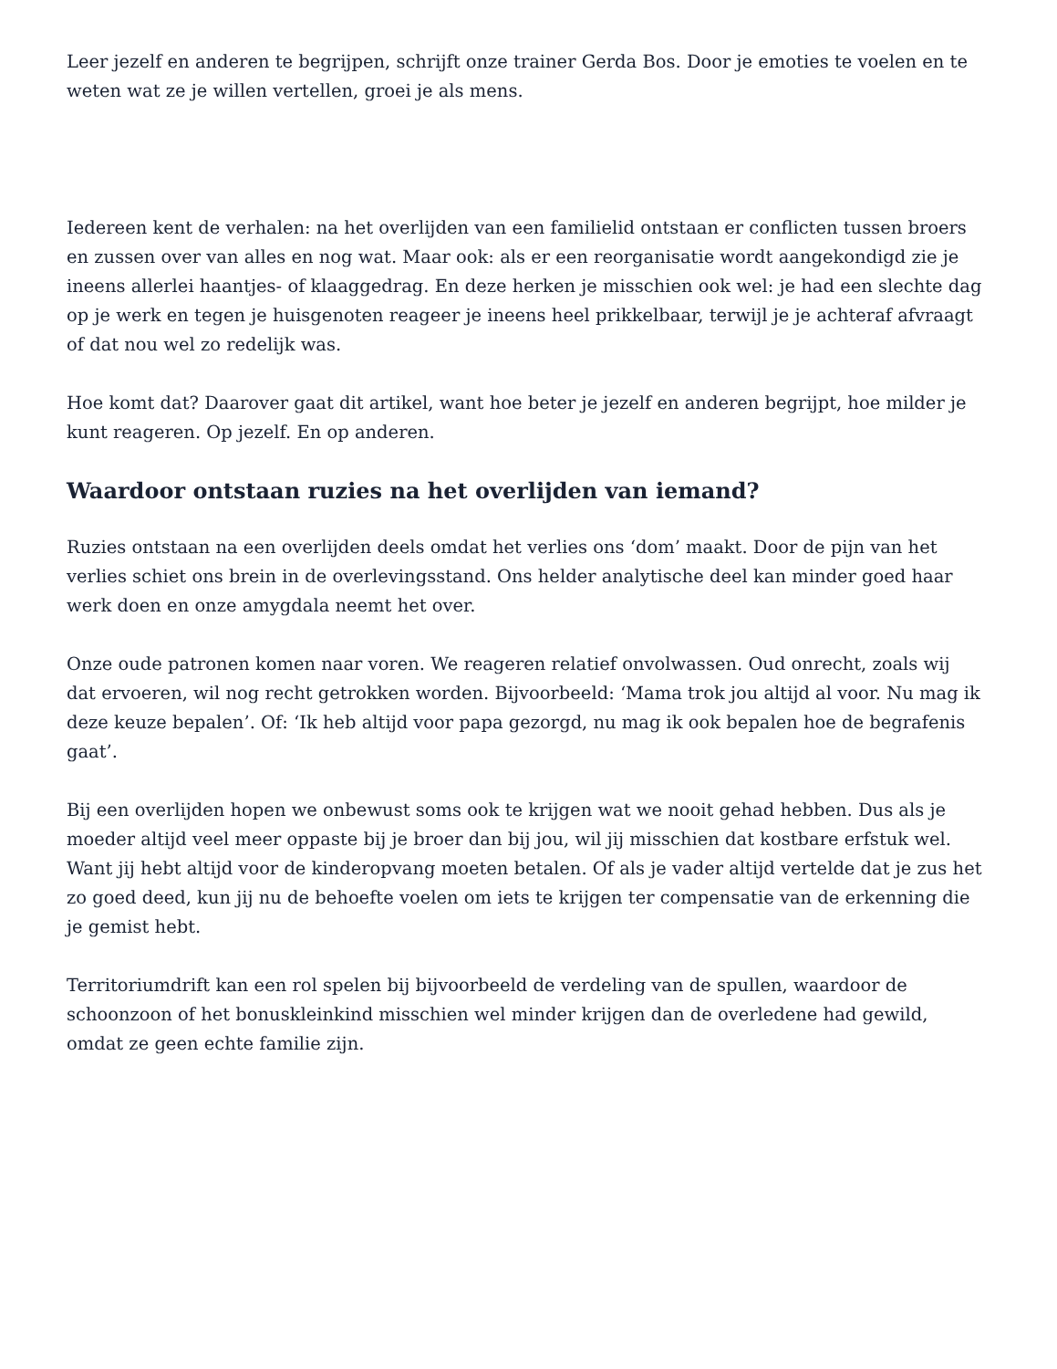Leer jezelf en anderen te begrijpen, schrijft onze trainer Gerda Bos. Door je emoties te voelen en te weten wat ze je willen vertellen, groei je als mens.
Iedereen kent de verhalen: na het overlijden van een familielid ontstaan er conflicten tussen broers en zussen over van alles en nog wat. Maar ook: als er een reorganisatie wordt aangekondigd zie je ineens allerlei haantjes- of klaaggedrag. En deze herken je misschien ook wel: je had een slechte dag op je werk en tegen je huisgenoten reageer je ineens heel prikkelbaar, terwijl je je achteraf afvraagt of dat nou wel zo redelijk was.
Hoe komt dat? Daarover gaat dit artikel, want hoe beter je jezelf en anderen begrijpt, hoe milder je kunt reageren. Op jezelf. En op anderen.
Waardoor ontstaan ruzies na het overlijden van iemand?
Ruzies ontstaan na een overlijden deels omdat het verlies ons ‘dom’ maakt. Door de pijn van het verlies schiet ons brein in de overlevingsstand. Ons helder analytische deel kan minder goed haar werk doen en onze amygdala neemt het over.
Onze oude patronen komen naar voren. We reageren relatief onvolwassen. Oud onrecht, zoals wij dat ervoeren, wil nog recht getrokken worden. Bijvoorbeeld: ‘Mama trok jou altijd al voor. Nu mag ik deze keuze bepalen’. Of: ‘Ik heb altijd voor papa gezorgd, nu mag ik ook bepalen hoe de begrafenis gaat’.
Bij een overlijden hopen we onbewust soms ook te krijgen wat we nooit gehad hebben. Dus als je moeder altijd veel meer oppaste bij je broer dan bij jou, wil jij misschien dat kostbare erfstuk wel. Want jij hebt altijd voor de kinderopvang moeten betalen. Of als je vader altijd vertelde dat je zus het zo goed deed, kun jij nu de behoefte voelen om iets te krijgen ter compensatie van de erkenning die je gemist hebt.
Territoriumdrift kan een rol spelen bij bijvoorbeeld de verdeling van de spullen, waardoor de schoonzoon of het bonuskleinkind misschien wel minder krijgen dan de overledene had gewild, omdat ze geen echte familie zijn.